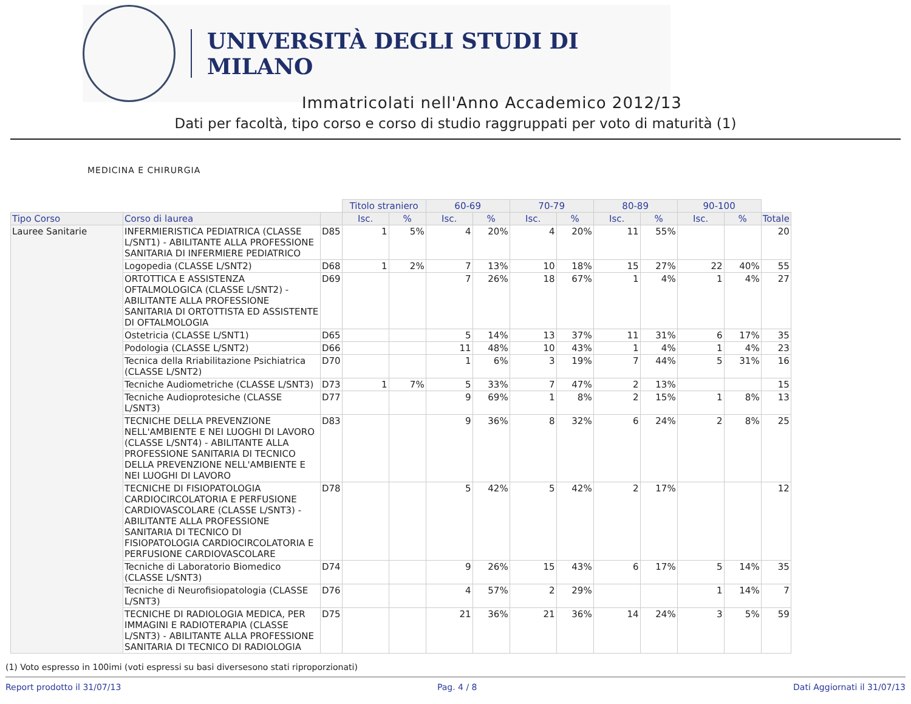UNIVERSITÀ DEGLI STUDI DI MILANO
Immatricolati nell'Anno Accademico 2012/13
Dati per facoltà, tipo corso e corso di studio raggruppati per voto di maturità (1)
MEDICINA E CHIRURGIA
| | | | Titolo straniero | | 60-69 | | 70-79 | | 80-89 | | 90-100 | | |
| Tipo Corso | Corso di laurea | | Isc. | % | Isc. | % | Isc. | % | Isc. | % | Isc. | % | Totale |
| Lauree Sanitarie | INFERMIERISTICA PEDIATRICA (CLASSE L/SNT1) - ABILITANTE ALLA PROFESSIONE SANITARIA DI INFERMIERE PEDIATRICO | D85 | 1 | 5% | 4 | 20% | 4 | 20% | 11 | 55% | | | 20 |
| | Logopedia (CLASSE L/SNT2) | D68 | 1 | 2% | 7 | 13% | 10 | 18% | 15 | 27% | 22 | 40% | 55 |
| | ORTOTTICA E ASSISTENZA OFTALMOLOGICA (CLASSE L/SNT2) - ABILITANTE ALLA PROFESSIONE SANITARIA DI ORTOTTISTA ED ASSISTENTE DI OFTALMOLOGIA | D69 | | | 7 | 26% | 18 | 67% | 1 | 4% | 1 | 4% | 27 |
| | Ostetricia (CLASSE L/SNT1) | D65 | | | 5 | 14% | 13 | 37% | 11 | 31% | 6 | 17% | 35 |
| | Podologia (CLASSE L/SNT2) | D66 | | | 11 | 48% | 10 | 43% | 1 | 4% | 1 | 4% | 23 |
| | Tecnica della Rriabilitazione Psichiatrica (CLASSE L/SNT2) | D70 | | | 1 | 6% | 3 | 19% | 7 | 44% | 5 | 31% | 16 |
| | Tecniche Audiometriche (CLASSE L/SNT3) | D73 | 1 | 7% | 5 | 33% | 7 | 47% | 2 | 13% | | | 15 |
| | Tecniche Audioprotesiche (CLASSE L/SNT3) | D77 | | | 9 | 69% | 1 | 8% | 2 | 15% | 1 | 8% | 13 |
| | TECNICHE DELLA PREVENZIONE NELL'AMBIENTE E NEI LUOGHI DI LAVORO (CLASSE L/SNT4) - ABILITANTE ALLA PROFESSIONE SANITARIA DI TECNICO DELLA PREVENZIONE NELL'AMBIENTE E NEI LUOGHI DI LAVORO | D83 | | | 9 | 36% | 8 | 32% | 6 | 24% | 2 | 8% | 25 |
| | TECNICHE DI FISIOPATOLOGIA CARDIOCIRCOLATORIA E PERFUSIONE CARDIOVASCOLARE (CLASSE L/SNT3) - ABILITANTE ALLA PROFESSIONE SANITARIA DI TECNICO DI FISIOPATOLOGIA CARDIOCIRCOLATORIA E PERFUSIONE CARDIOVASCOLARE | D78 | | | 5 | 42% | 5 | 42% | 2 | 17% | | | 12 |
| | Tecniche di Laboratorio Biomedico (CLASSE L/SNT3) | D74 | | | 9 | 26% | 15 | 43% | 6 | 17% | 5 | 14% | 35 |
| | Tecniche di Neurofisiopatologia (CLASSE L/SNT3) | D76 | | | 4 | 57% | 2 | 29% | | | 1 | 14% | 7 |
| | TECNICHE DI RADIOLOGIA MEDICA, PER IMMAGINI E RADIOTERAPIA (CLASSE L/SNT3) - ABILITANTE ALLA PROFESSIONE SANITARIA DI TECNICO DI RADIOLOGIA | D75 | | | 21 | 36% | 21 | 36% | 14 | 24% | 3 | 5% | 59 |
(1) Voto espresso in 100imi (voti espressi su basi diversesono stati riproporzionati)
Report prodotto il 31/07/13 Pag. 4 / 8 Dati Aggiornati il 31/07/13